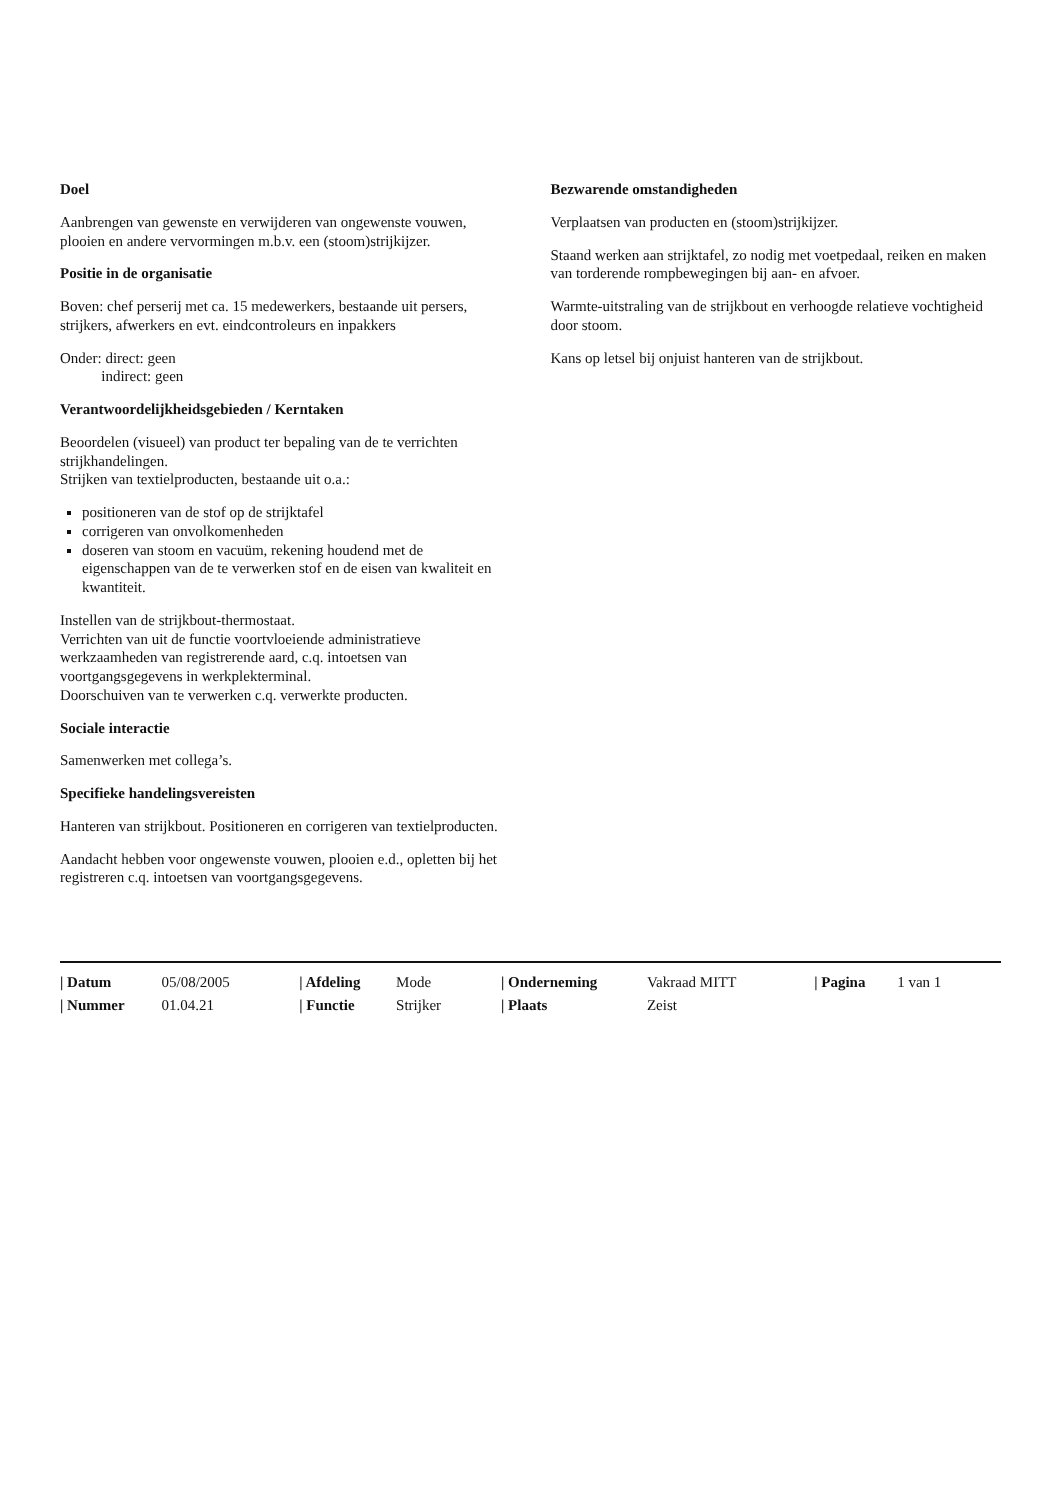Doel
Aanbrengen van gewenste en verwijderen van ongewenste vouwen, plooien en andere vervormingen m.b.v. een (stoom)strijkijzer.
Positie in de organisatie
Boven: chef perserij met ca. 15 medewerkers, bestaande uit persers, strijkers, afwerkers en evt. eindcontroleurs en inpakkers
Onder: direct: geen
indirect: geen
Verantwoordelijkheidsgebieden / Kerntaken
Beoordelen (visueel) van product ter bepaling van de te verrichten strijkhandelingen.
Strijken van textielproducten, bestaande uit o.a.:
positioneren van de stof op de strijktafel
corrigeren van onvolkomenheden
doseren van stoom en vacuüm, rekening houdend met de eigenschappen van de te verwerken stof en de eisen van kwaliteit en kwantiteit.
Instellen van de strijkbout-thermostaat.
Verrichten van uit de functie voortvloeiende administratieve werkzaamheden van registrerende aard, c.q. intoetsen van voortgangsgegevens in werkplekterminal.
Doorschuiven van te verwerken c.q. verwerkte producten.
Sociale interactie
Samenwerken met collega’s.
Specifieke handelingsvereisten
Hanteren van strijkbout. Positioneren en corrigeren van textielproducten.
Aandacht hebben voor ongewenste vouwen, plooien e.d., opletten bij het registreren c.q. intoetsen van voortgangsgegevens.
Bezwarende omstandigheden
Verplaatsen van producten en (stoom)strijkijzer.
Staand werken aan strijktafel, zo nodig met voetpedaal, reiken en maken van torderende rompbewegingen bij aan- en afvoer.
Warmte-uitstraling van de strijkbout en verhoogde relatieve vochtigheid door stoom.
Kans op letsel bij onjuist hanteren van de strijkbout.
| / Datum | 05/08/2005 | / Afdeling | Mode | / Onderneming | Vakraad MITT | / Pagina | 1 van 1 |
| / Nummer | 01.04.21 | / Functie | Strijker | / Plaats | Zeist | | |